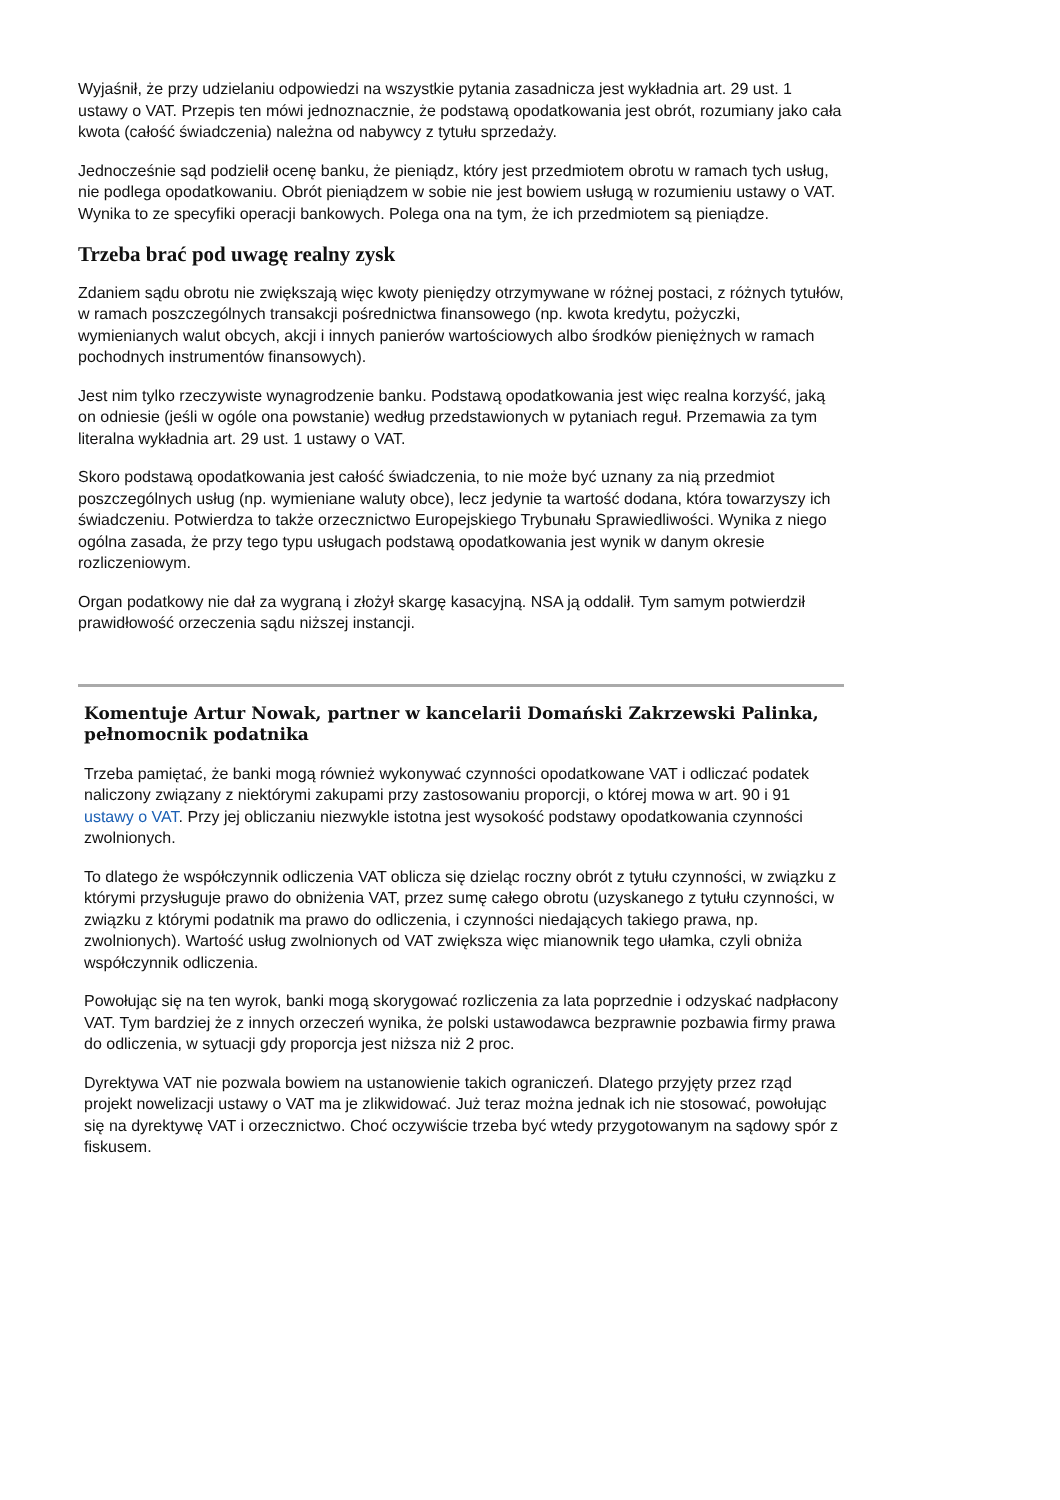Wyjaśnił, że przy udzielaniu odpowiedzi na wszystkie pytania zasadnicza jest wykładnia art. 29 ust. 1 ustawy o VAT. Przepis ten mówi jednoznacznie, że podstawą opodatkowania jest obrót, rozumiany jako cała kwota (całość świadczenia) należna od nabywcy z tytułu sprzedaży.
Jednocześnie sąd podzielił ocenę banku, że pieniądz, który jest przedmiotem obrotu w ramach tych usług, nie podlega opodatkowaniu. Obrót pieniądzem w sobie nie jest bowiem usługą w rozumieniu ustawy o VAT. Wynika to ze specyfiki operacji bankowych. Polega ona na tym, że ich przedmiotem są pieniądze.
Trzeba brać pod uwagę realny zysk
Zdaniem sądu obrotu nie zwiększają więc kwoty pieniędzy otrzymywane w różnej postaci, z różnych tytułów, w ramach poszczególnych transakcji pośrednictwa finansowego (np. kwota kredytu, pożyczki, wymienianych walut obcych, akcji i innych panierów wartościowych albo środków pieniężnych w ramach pochodnych instrumentów finansowych).
Jest nim tylko rzeczywiste wynagrodzenie banku. Podstawą opodatkowania jest więc realna korzyść, jaką on odniesie (jeśli w ogóle ona powstanie) według przedstawionych w pytaniach reguł. Przemawia za tym literalna wykładnia art. 29 ust. 1 ustawy o VAT.
Skoro podstawą opodatkowania jest całość świadczenia, to nie może być uznany za nią przedmiot poszczególnych usług (np. wymieniane waluty obce), lecz jedynie ta wartość dodana, która towarzyszy ich świadczeniu. Potwierdza to także orzecznictwo Europejskiego Trybunału Sprawiedliwości. Wynika z niego ogólna zasada, że przy tego typu usługach podstawą opodatkowania jest wynik w danym okresie rozliczeniowym.
Organ podatkowy nie dał za wygraną i złożył skargę kasacyjną. NSA ją oddalił. Tym samym potwierdził prawidłowość orzeczenia sądu niższej instancji.
Komentuje Artur Nowak, partner w kancelarii Domański Zakrzewski Palinka, pełnomocnik podatnika
Trzeba pamiętać, że banki mogą również wykonywać czynności opodatkowane VAT i odliczać podatek naliczony związany z niektórymi zakupami przy zastosowaniu proporcji, o której mowa w art. 90 i 91 ustawy o VAT. Przy jej obliczaniu niezwykle istotna jest wysokość podstawy opodatkowania czynności zwolnionych.
To dlatego że współczynnik odliczenia VAT oblicza się dzieląc roczny obrót z tytułu czynności, w związku z którymi przysługuje prawo do obniżenia VAT, przez sumę całego obrotu (uzyskanego z tytułu czynności, w związku z którymi podatnik ma prawo do odliczenia, i czynności niedających takiego prawa, np. zwolnionych). Wartość usług zwolnionych od VAT zwiększa więc mianownik tego ułamka, czyli obniża współczynnik odliczenia.
Powołując się na ten wyrok, banki mogą skorygować rozliczenia za lata poprzednie i odzyskać nadpłacony VAT. Tym bardziej że z innych orzeczeń wynika, że polski ustawodawca bezprawnie pozbawia firmy prawa do odliczenia, w sytuacji gdy proporcja jest niższa niż 2 proc.
Dyrektywa VAT nie pozwala bowiem na ustanowienie takich ograniczeń. Dlatego przyjęty przez rząd projekt nowelizacji ustawy o VAT ma je zlikwidować. Już teraz można jednak ich nie stosować, powołując się na dyrektywę VAT i orzecznictwo. Choć oczywiście trzeba być wtedy przygotowanym na sądowy spór z fiskusem.